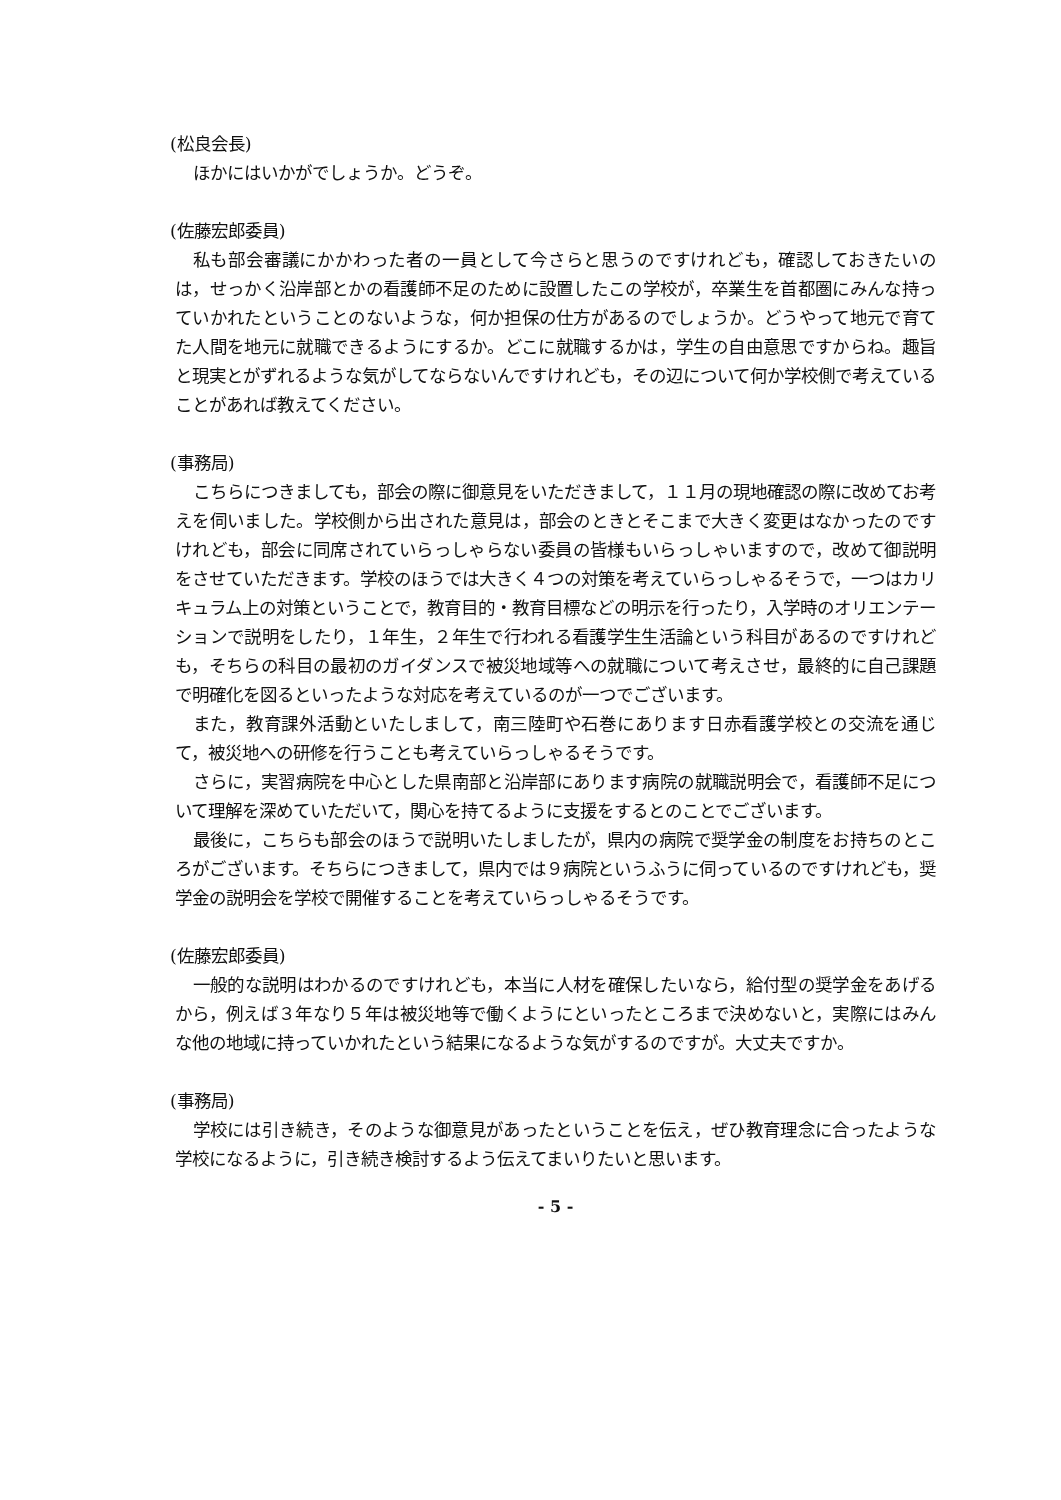(松良会長)
ほかにはいかがでしょうか。どうぞ。
(佐藤宏郎委員)
私も部会審議にかかわった者の一員として今さらと思うのですけれども，確認しておきたいのは，せっかく沿岸部とかの看護師不足のために設置したこの学校が，卒業生を首都圏にみんな持っていかれたということのないような，何か担保の仕方があるのでしょうか。どうやって地元で育てた人間を地元に就職できるようにするか。どこに就職するかは，学生の自由意思ですからね。趣旨と現実とがずれるような気がしてならないんですけれども，その辺について何か学校側で考えていることがあれば教えてください。
(事務局)
こちらにつきましても，部会の際に御意見をいただきまして，１１月の現地確認の際に改めてお考えを伺いました。学校側から出された意見は，部会のときとそこまで大きく変更はなかったのですけれども，部会に同席されていらっしゃらない委員の皆様もいらっしゃいますので，改めて御説明をさせていただきます。学校のほうでは大きく４つの対策を考えていらっしゃるそうで，一つはカリキュラム上の対策ということで，教育目的・教育目標などの明示を行ったり，入学時のオリエンテーションで説明をしたり，１年生，２年生で行われる看護学生生活論という科目があるのですけれども，そちらの科目の最初のガイダンスで被災地域等への就職について考えさせ，最終的に自己課題で明確化を図るといったような対応を考えているのが一つでございます。
また，教育課外活動といたしまして，南三陸町や石巻にあります日赤看護学校との交流を通じて，被災地への研修を行うことも考えていらっしゃるそうです。
さらに，実習病院を中心とした県南部と沿岸部にあります病院の就職説明会で，看護師不足について理解を深めていただいて，関心を持てるように支援をするとのことでございます。
最後に，こちらも部会のほうで説明いたしましたが，県内の病院で奨学金の制度をお持ちのところがございます。そちらにつきまして，県内では９病院というふうに伺っているのですけれども，奨学金の説明会を学校で開催することを考えていらっしゃるそうです。
(佐藤宏郎委員)
一般的な説明はわかるのですけれども，本当に人材を確保したいなら，給付型の奨学金をあげるから，例えば３年なり５年は被災地等で働くようにといったところまで決めないと，実際にはみんな他の地域に持っていかれたという結果になるような気がするのですが。大丈夫ですか。
(事務局)
学校には引き続き，そのような御意見があったということを伝え，ぜひ教育理念に合ったような学校になるように，引き続き検討するよう伝えてまいりたいと思います。
- 5 -